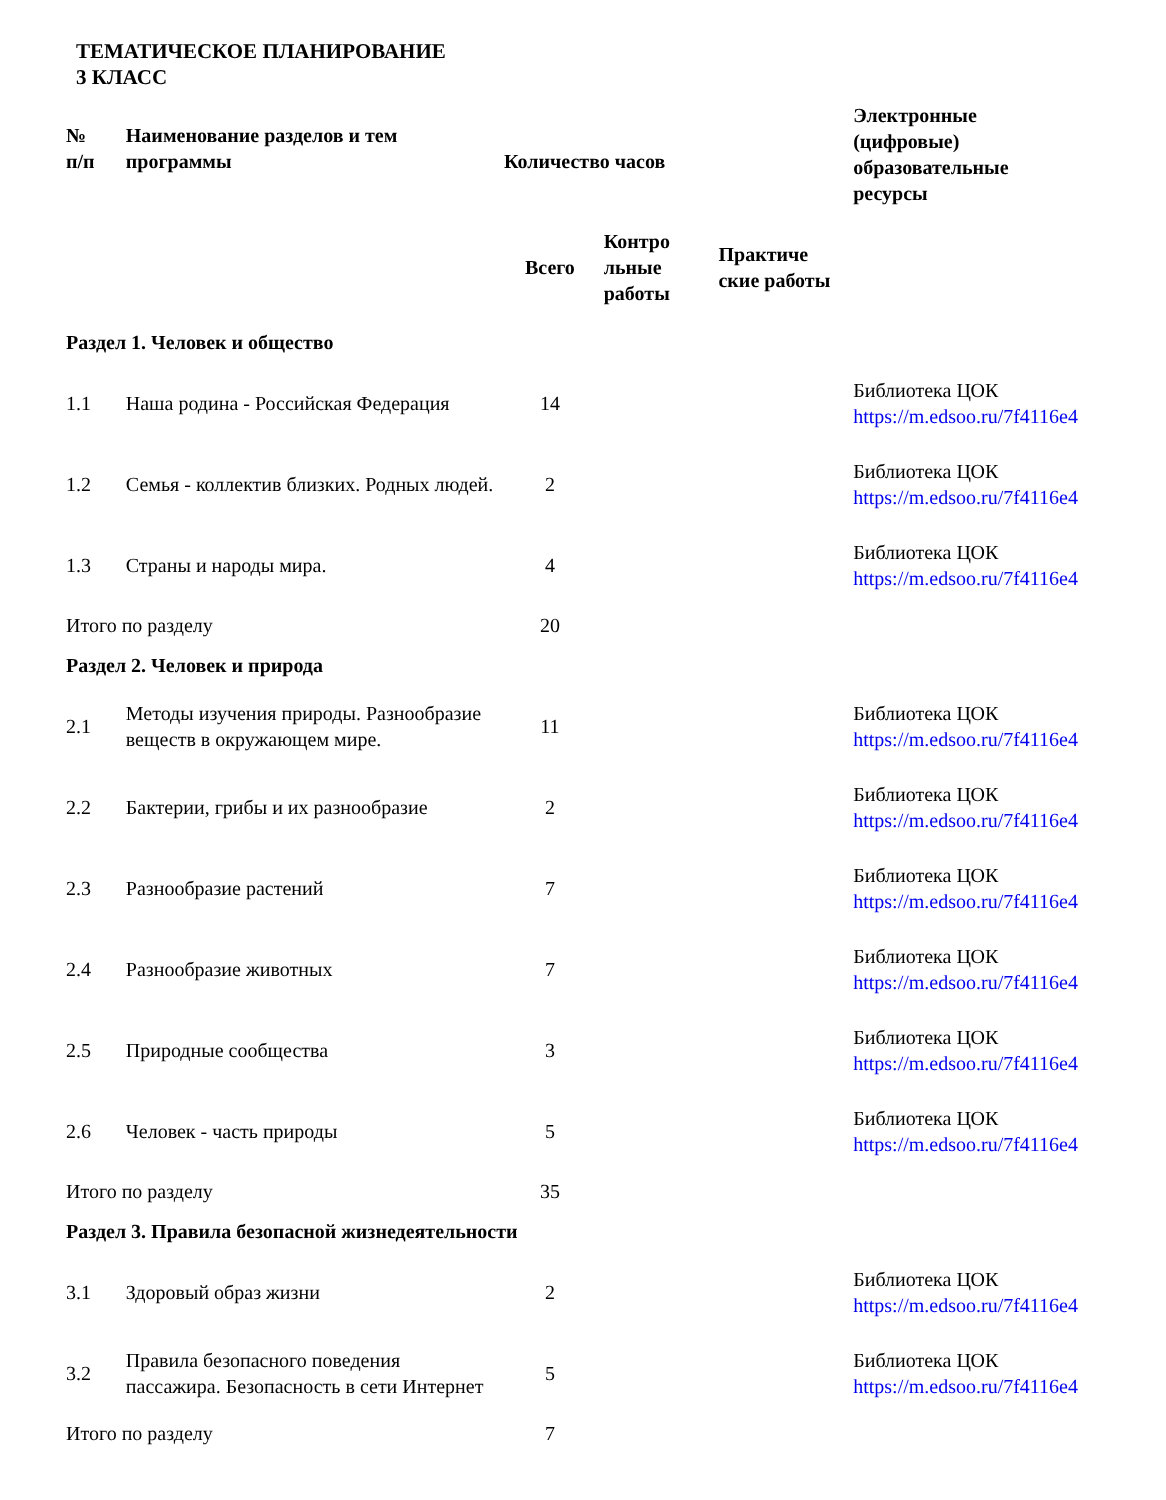ТЕМАТИЧЕСКОЕ ПЛАНИРОВАНИЕ
3 КЛАСС
| № п/п | Наименование разделов и тем программы | Количество часов | | | Электронные (цифровые) образовательные ресурсы |
| --- | --- | --- | --- | --- | --- |
| | | Всего | Контро льные работы | Практиче ские работы | |
| Раздел 1. Человек и общество | | | | | |
| 1.1 | Наша родина - Российская Федерация | 14 | | | Библиотека ЦОК https://m.edsoo.ru/7f4116e4 |
| 1.2 | Семья - коллектив близких. Родных людей. | 2 | | | Библиотека ЦОК https://m.edsoo.ru/7f4116e4 |
| 1.3 | Страны и народы мира. | 4 | | | Библиотека ЦОК https://m.edsoo.ru/7f4116e4 |
| Итого по разделу | | 20 | | | |
| Раздел 2. Человек и природа | | | | | |
| 2.1 | Методы изучения природы. Разнообразие веществ в окружающем мире. | 11 | | | Библиотека ЦОК https://m.edsoo.ru/7f4116e4 |
| 2.2 | Бактерии, грибы и их разнообразие | 2 | | | Библиотека ЦОК https://m.edsoo.ru/7f4116e4 |
| 2.3 | Разнообразие растений | 7 | | | Библиотека ЦОК https://m.edsoo.ru/7f4116e4 |
| 2.4 | Разнообразие животных | 7 | | | Библиотека ЦОК https://m.edsoo.ru/7f4116e4 |
| 2.5 | Природные сообщества | 3 | | | Библиотека ЦОК https://m.edsoo.ru/7f4116e4 |
| 2.6 | Человек - часть природы | 5 | | | Библиотека ЦОК https://m.edsoo.ru/7f4116e4 |
| Итого по разделу | | 35 | | | |
| Раздел 3. Правила безопасной жизнедеятельности | | | | | |
| 3.1 | Здоровый образ жизни | 2 | | | Библиотека ЦОК https://m.edsoo.ru/7f4116e4 |
| 3.2 | Правила безопасного поведения пассажира. Безопасность в сети Интернет | 5 | | | Библиотека ЦОК https://m.edsoo.ru/7f4116e4 |
| Итого по разделу | | 7 | | | |